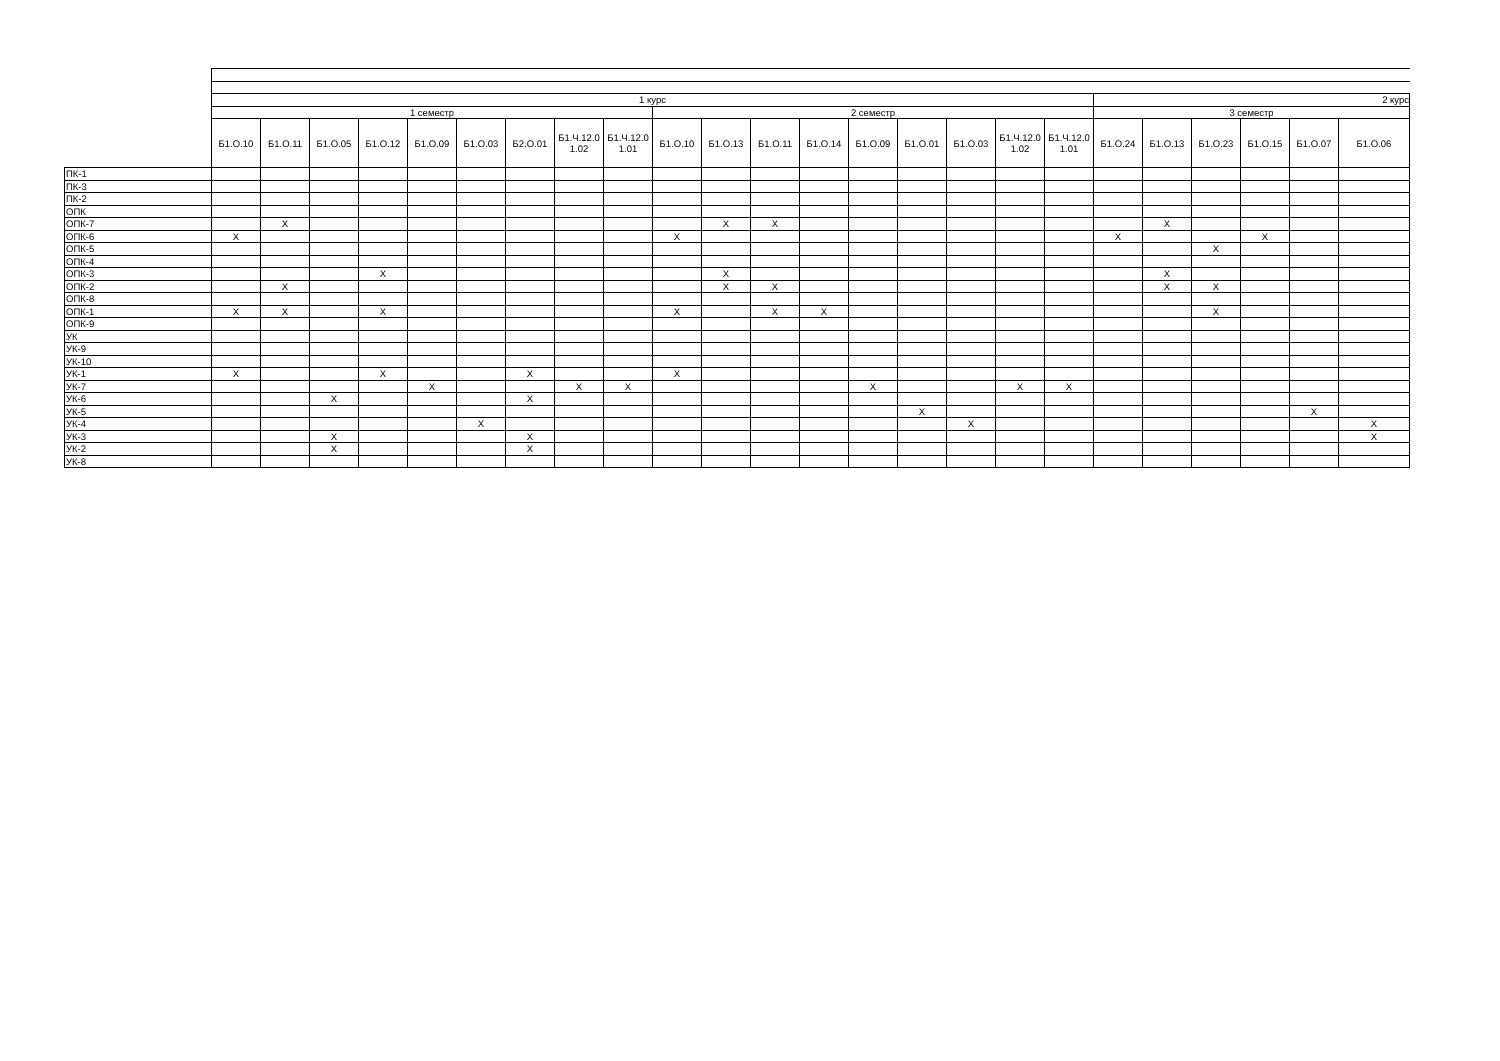| | 1 курс | | | | | | | | | | | | | | | | | | 2 курс | | | | | |
| | 1 семестр | | | | | | | | | 2 семестр | | | | | | | | | 3 семестр | | | | | |
| | Б1.О.10 | Б1.О.11 | Б1.О.05 | Б1.О.12 | Б1.О.09 | Б1.О.03 | Б2.О.01 | Б1.Ч.12.0 1.02 | Б1.Ч.12.0 1.01 | Б1.О.10 | Б1.О.13 | Б1.О.11 | Б1.О.14 | Б1.О.09 | Б1.О.01 | Б1.О.03 | Б1.Ч.12.0 1.02 | Б1.Ч.12.0 1.01 | Б1.О.24 | Б1.О.13 | Б1.О.23 | Б1.О.15 | Б1.О.07 | Б1.О.06 |
| ПК-1 | | | | | | | | | | | | | | | | | | | | | | | | |
| ПК-3 | | | | | | | | | | | | | | | | | | | | | | | | |
| ПК-2 | | | | | | | | | | | | | | | | | | | | | | | | |
| ОПК | | | | | | | | | | | | | | | | | | | | | | | | |
| ОПК-7 | | X | | | | | | | | | X | X | | | | | | | | X | | | | |
| ОПК-6 | X | | | | | | | | | X | | | | | | | | | X | | | X | | |
| ОПК-5 | | | | | | | | | | | | | | | | | | | | | X | | | |
| ОПК-4 | | | | | | | | | | | | | | | | | | | | | | | | |
| ОПК-3 | | | | X | | | | | | | X | | | | | | | | | X | | | | |
| ОПК-2 | | X | | | | | | | | | X | X | | | | | | | | X | X | | | |
| ОПК-8 | | | | | | | | | | | | | | | | | | | | | | | | |
| ОПК-1 | X | X | | X | | | | | | X | | X | X | | | | | | | | X | | | |
| ОПК-9 | | | | | | | | | | | | | | | | | | | | | | | | |
| УК | | | | | | | | | | | | | | | | | | | | | | | | |
| УК-9 | | | | | | | | | | | | | | | | | | | | | | | | |
| УК-10 | | | | | | | | | | | | | | | | | | | | | | | | |
| УК-1 | X | | | X | | | X | | | X | | | | | | | | | | | | | | |
| УК-7 | | | | | X | | | X | X | | | | | X | | | X | X | | | | | | |
| УК-6 | | | X | | | | X | | | | | | | | | | | | | | | | | |
| УК-5 | | | | | | | | | | | | | | | X | | | | | | | | X | |
| УК-4 | | | | | | X | | | | | | | | | | X | | | | | | | | X |
| УК-3 | | | X | | | | X | | | | | | | | | | | | | | | | | X |
| УК-2 | | | X | | | | X | | | | | | | | | | | | | | | | | |
| УК-8 | | | | | | | | | | | | | | | | | | | | | | | | |